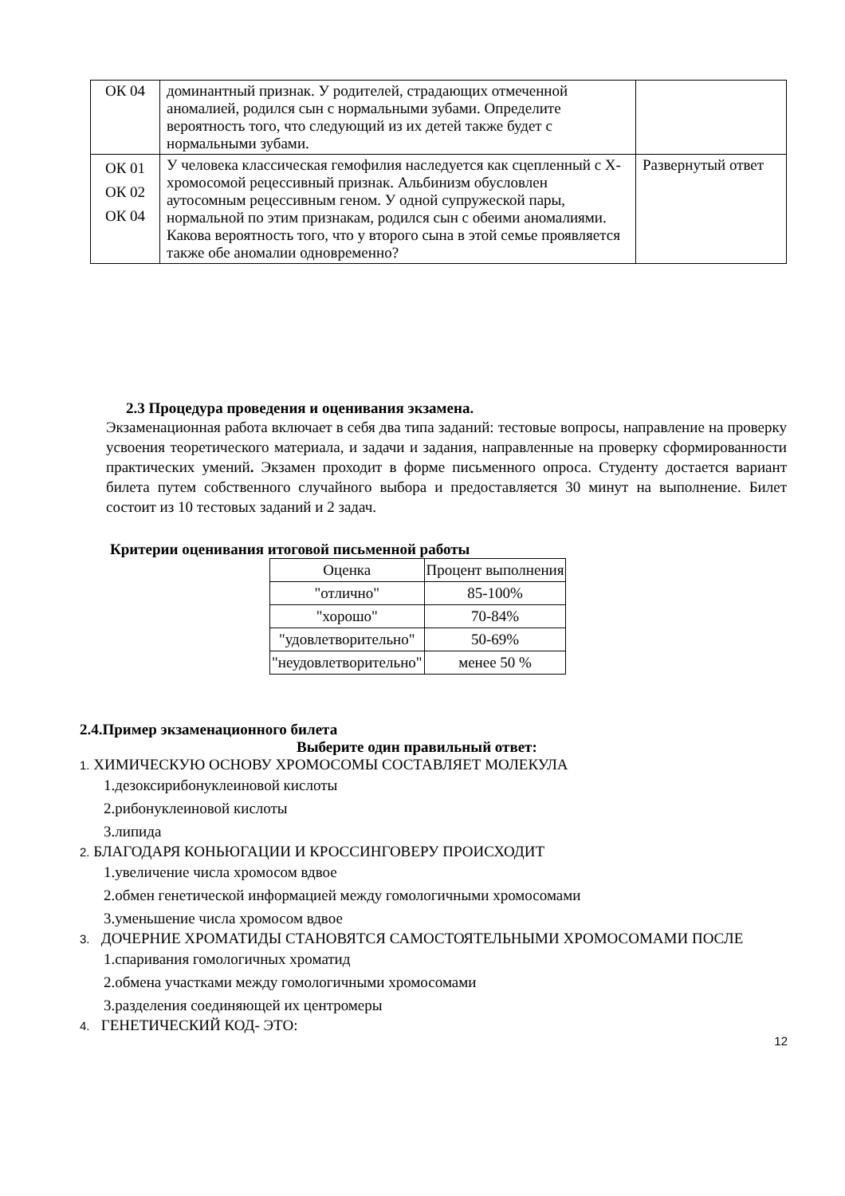| ОК 04 | доминантный признак. У родителей, страдающих отмеченной аномалией, родился сын с нормальными зубами. Определите вероятность того, что следующий из их детей также будет с нормальными зубами. | |
| ОК 01 ОК 02 ОК 04 | У человека классическая гемофилия наследуется как сцепленный с Х-хромосомой рецессивный признак. Альбинизм обусловлен аутосомным рецессивным геном. У одной супружеской пары, нормальной по этим признакам, родился сын с обеими аномалиями. Какова вероятность того, что у второго сына в этой семье проявляется также обе аномалии одновременно? | Развернутый ответ |
2.3 Процедура проведения и оценивания экзамена.
Экзаменационная работа включает в себя два типа заданий: тестовые вопросы, направление на проверку усвоения теоретического материала, и задачи и задания, направленные на проверку сформированности практических умений. Экзамен проходит в форме письменного опроса. Студенту достается вариант билета путем собственного случайного выбора и предоставляется 30 минут на выполнение. Билет состоит из 10 тестовых заданий и 2 задач.
Критерии оценивания итоговой письменной работы
| Оценка | Процент выполнения |
| --- | --- |
| "отлично" | 85-100% |
| "хорошо" | 70-84% |
| "удовлетворительно" | 50-69% |
| "неудовлетворительно" | менее 50 % |
2.4.Пример экзаменационного билета
Выберите один правильный ответ:
1. ХИМИЧЕСКУЮ ОСНОВУ ХРОМОСОМЫ СОСТАВЛЯЕТ МОЛЕКУЛА
1.дезоксирибонуклеиновой кислоты
2.рибонуклеиновой кислоты
3.липида
2. БЛАГОДАРЯ КОНЬЮГАЦИИ И КРОССИНГОВЕРУ ПРОИСХОДИТ
1.увеличение числа хромосом вдвое
2.обмен генетической информацией между гомологичными хромосомами
3.уменьшение числа хромосом вдвое
3. ДОЧЕРНИЕ ХРОМАТИДЫ СТАНОВЯТСЯ САМОСТОЯТЕЛЬНЫМИ ХРОМОСОМАМИ ПОСЛЕ
1.спаривания гомологичных хроматид
2.обмена участками между гомологичными хромосомами
3.разделения соединяющей их центромеры
4. ГЕНЕТИЧЕСКИЙ КОД- ЭТО:
12